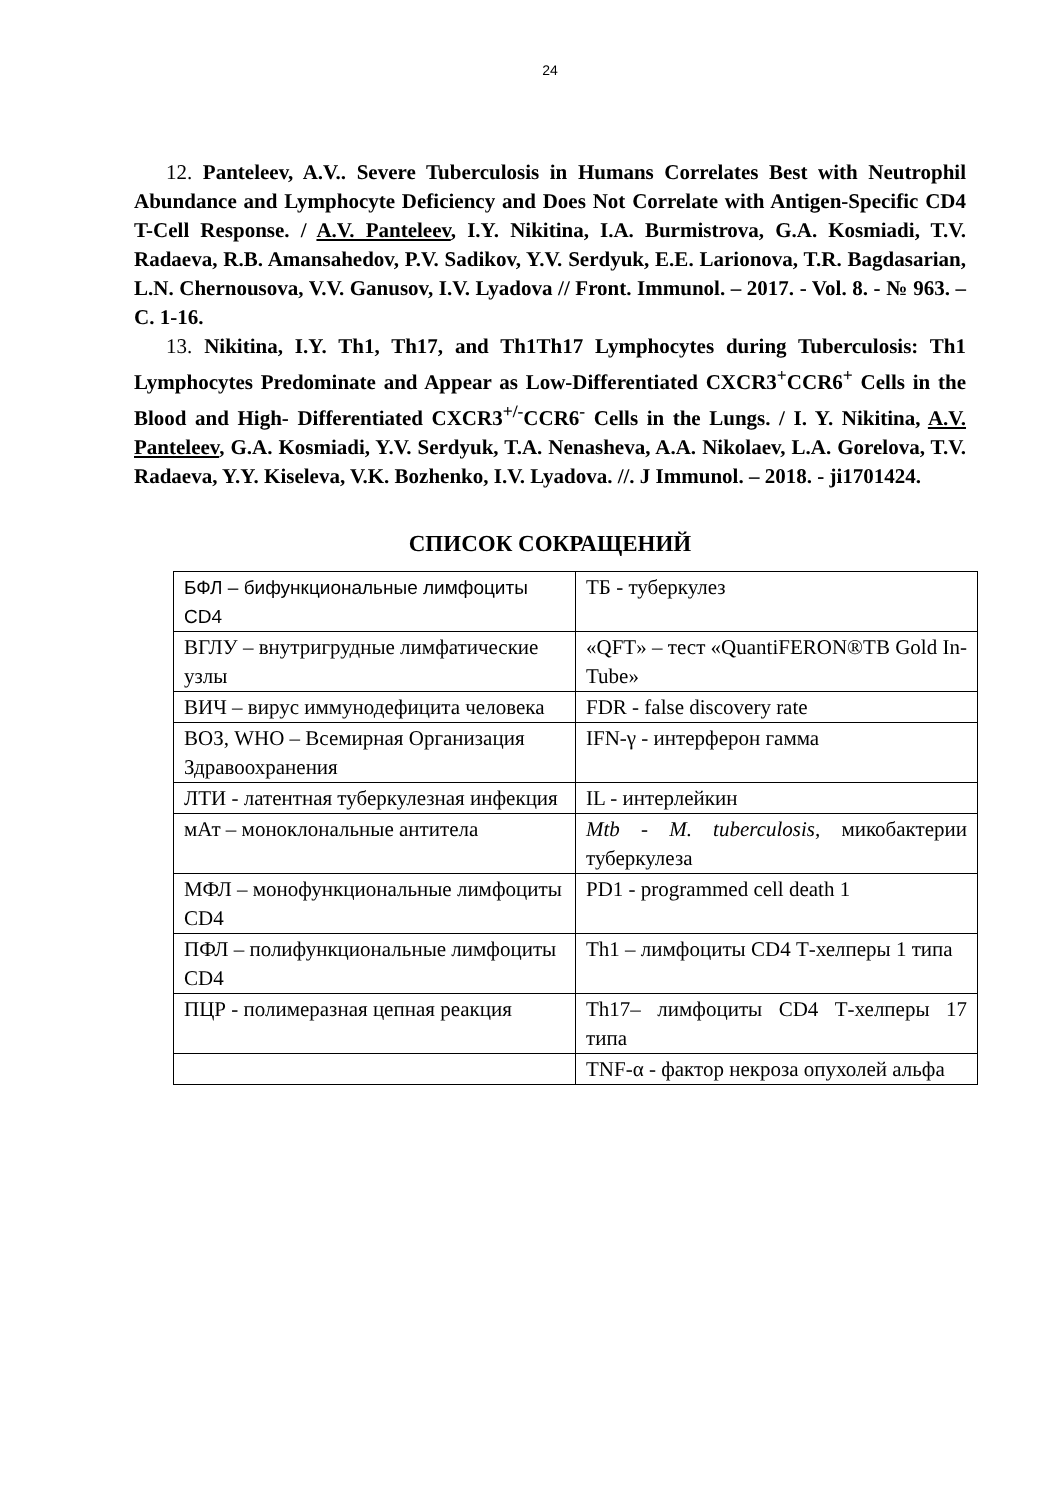24
12. Panteleev, A.V.. Severe Tuberculosis in Humans Correlates Best with Neutrophil Abundance and Lymphocyte Deficiency and Does Not Correlate with Antigen-Specific CD4 T-Cell Response. / A.V. Panteleev, I.Y. Nikitina, I.A. Burmistrova, G.A. Kosmiadi, T.V. Radaeva, R.B. Amansahedov, P.V. Sadikov, Y.V. Serdyuk, E.E. Larionova, T.R. Bagdasarian, L.N. Chernousova, V.V. Ganusov, I.V. Lyadova // Front. Immunol. – 2017. - Vol. 8. - № 963. –C. 1-16.
13. Nikitina, I.Y. Th1, Th17, and Th1Th17 Lymphocytes during Tuberculosis: Th1 Lymphocytes Predominate and Appear as Low-Differentiated CXCR3<sup>+</sup>CCR6<sup>+</sup> Cells in the Blood and High- Differentiated CXCR3<sup>+/-</sup>CCR6<sup>-</sup> Cells in the Lungs. / I. Y. Nikitina, A.V. Panteleev, G.A. Kosmiadi, Y.V. Serdyuk, T.A. Nenasheva, A.A. Nikolaev, L.A. Gorelova, T.V. Radaeva, Y.Y. Kiseleva, V.K. Bozhenko, I.V. Lyadova. //. J Immunol. – 2018. - ji1701424.
СПИСОК СОКРАЩЕНИЙ
| БФЛ – бифункциональные лимфоциты CD4 | ТБ - туберкулез |
| ВГЛУ – внутригрудные лимфатические узлы | «QFT» – тест «QuantiFERON®TB Gold In-Tube» |
| ВИЧ – вирус иммунодефицита человека | FDR - false discovery rate |
| ВОЗ, WHO – Всемирная Организация Здравоохранения | IFN-γ - интерферон гамма |
| ЛТИ - латентная туберкулезная инфекция | IL - интерлейкин |
| мАт – моноклональные антитела | Mtb - M. tuberculosis , микобактерии туберкулеза |
| МФЛ – монофункциональные лимфоциты CD4 | PD1 - programmed cell death 1 |
| ПФЛ – полифункциональные лимфоциты CD4 | Th1 – лимфоциты CD4 Т-хелперы 1 типа |
| ПЦР - полимеразная цепная реакция | Th17– лимфоциты CD4 Т-хелперы 17 типа |
| | TNF-α - фактор некроза опухолей альфа |